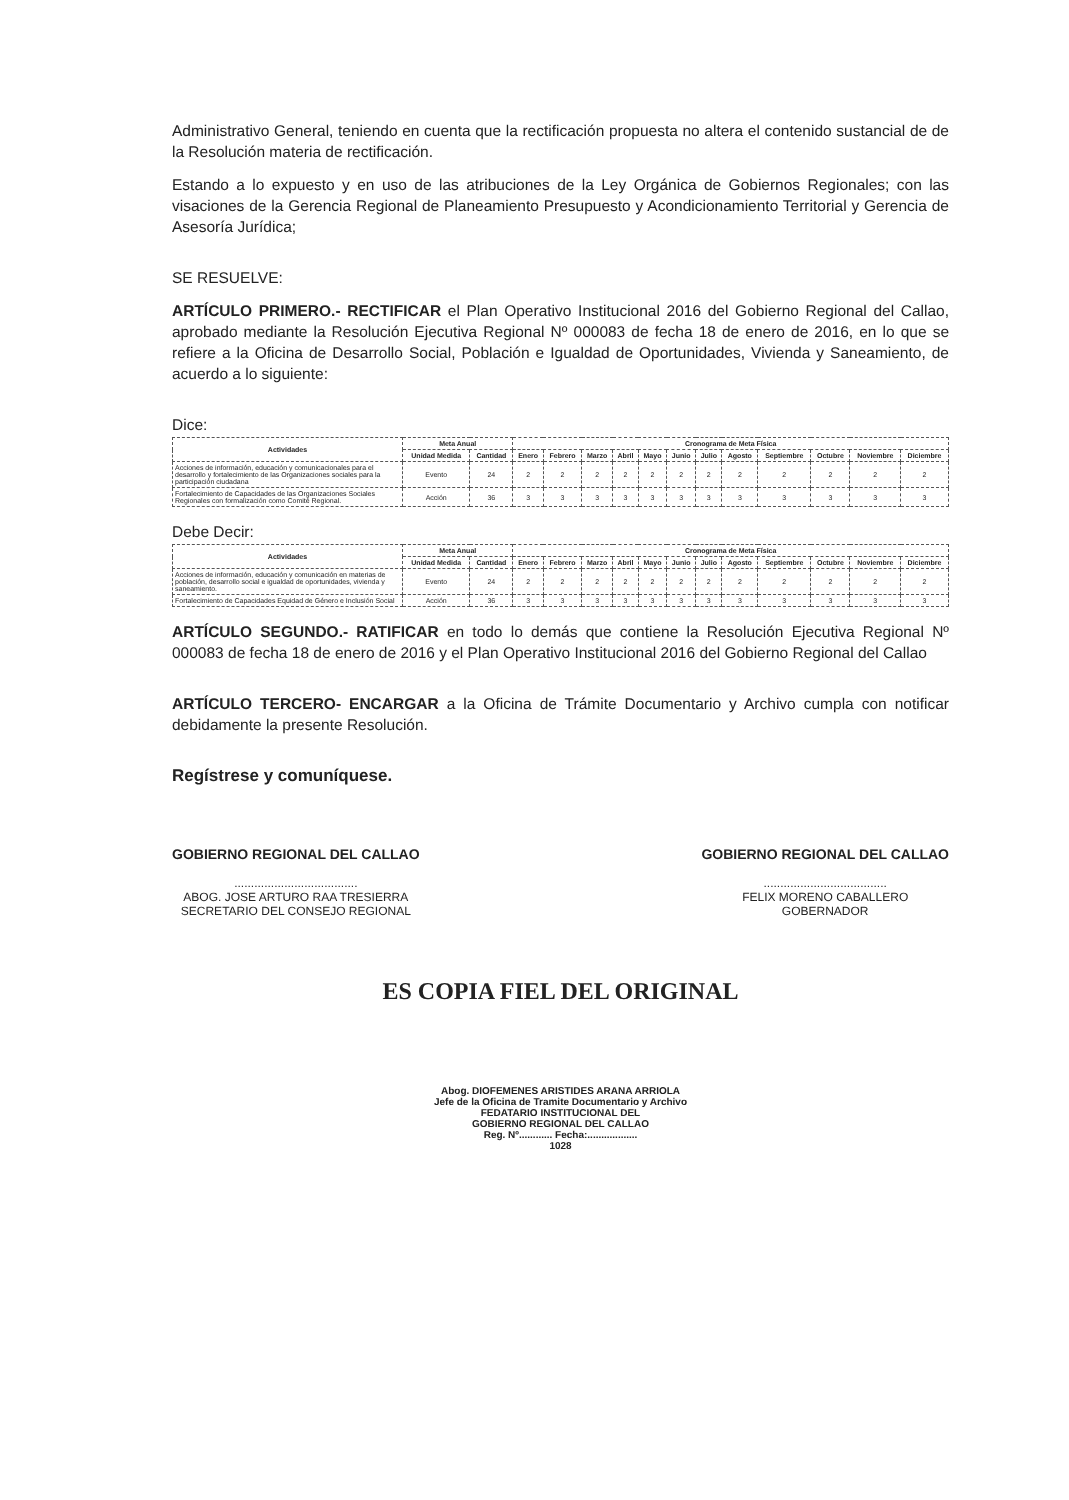Administrativo General, teniendo en cuenta que la rectificación propuesta no altera el contenido sustancial de de la Resolución materia de rectificación.
Estando a lo expuesto y en uso de las atribuciones de la Ley Orgánica de Gobiernos Regionales; con las visaciones de la Gerencia Regional de Planeamiento Presupuesto y Acondicionamiento Territorial y Gerencia de Asesoría Jurídica;
SE RESUELVE:
ARTÍCULO PRIMERO.- RECTIFICAR el Plan Operativo Institucional 2016 del Gobierno Regional del Callao, aprobado mediante la Resolución Ejecutiva Regional Nº 000083 de fecha 18 de enero de 2016, en lo que se refiere a la Oficina de Desarrollo Social, Población e Igualdad de Oportunidades, Vivienda y Saneamiento, de acuerdo a lo siguiente:
Dice:
| Actividades | Meta Anual | | Cronograma de Meta Física | | | | | | | | | | | |
| --- | --- | --- | --- | --- | --- | --- | --- | --- | --- | --- | --- | --- | --- | --- |
| | Unidad Medida | Cantidad | Enero | Febrero | Marzo | Abril | Mayo | Junio | Julio | Agosto | Septiembre | Octubre | Noviembre | Diciembre |
| Acciones de información, educación y comunicacionales para el desarrollo y fortalecimiento de las Organizaciones sociales para la participación ciudadana | Evento | 24 | 2 | 2 | 2 | 2 | 2 | 2 | 2 | 2 | 2 | 2 | 2 | 2 |
| Fortalecimiento de Capacidades de las Organizaciones Sociales Regionales con formalización como Comité Regional. | Acción | 36 | 3 | 3 | 3 | 3 | 3 | 3 | 3 | 3 | 3 | 3 | 3 | 3 |
Debe Decir:
| Actividades | Meta Anual | | Cronograma de Meta Física | | | | | | | | | | | |
| --- | --- | --- | --- | --- | --- | --- | --- | --- | --- | --- | --- | --- | --- | --- |
| | Unidad Medida | Cantidad | Enero | Febrero | Marzo | Abril | Mayo | Junio | Julio | Agosto | Septiembre | Octubre | Noviembre | Diciembre |
| Acciones de información, educación y comunicación en materias de población, desarrollo social e igualdad de oportunidades, vivienda y saneamiento. | Evento | 24 | 2 | 2 | 2 | 2 | 2 | 2 | 2 | 2 | 2 | 2 | 2 | 2 |
| Fortalecimiento de Capacidades Equidad de Género e Inclusión Social | Acción | 36 | 3 | 3 | 3 | 3 | 3 | 3 | 3 | 3 | 3 | 3 | 3 | 3 |
ARTÍCULO SEGUNDO.- RATIFICAR en todo lo demás que contiene la Resolución Ejecutiva Regional Nº 000083 de fecha 18 de enero de 2016 y el Plan Operativo Institucional 2016 del Gobierno Regional del Callao
ARTÍCULO TERCERO- ENCARGAR a la Oficina de Trámite Documentario y Archivo cumpla con notificar debidamente la presente Resolución.
Regístrese y comuníquese.
GOBIERNO REGIONAL DEL CALLAO
.....................................
ABOG. JOSE ARTURO RAA TRESIERRA
SECRETARIO DEL CONSEJO REGIONAL
GOBIERNO REGIONAL DEL CALLAO
.....................................
FELIX MORENO CABALLERO
GOBERNADOR
ES COPIA FIEL DEL ORIGINAL
Abog. DIOFEMENES ARISTIDES ARANA ARRIOLA
Jefe de la Oficina de Tramite Documentario y Archivo
FEDATARIO INSTITUCIONAL DEL
GOBIERNO REGIONAL DEL CALLAO
Reg. Nº............ Fecha:..................
1028